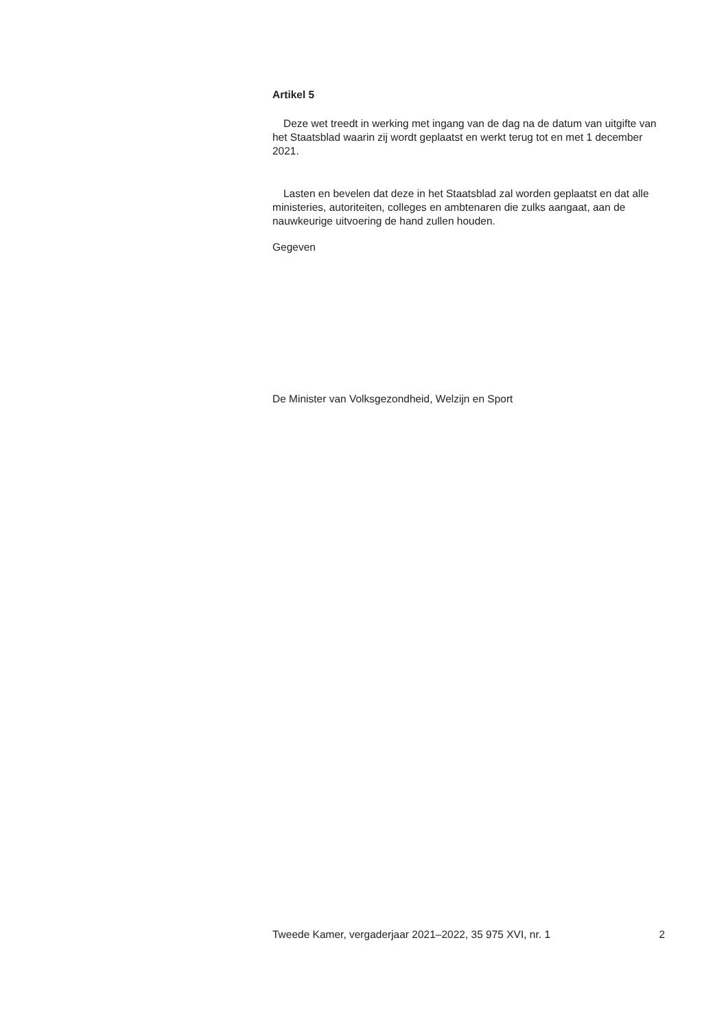Artikel 5
Deze wet treedt in werking met ingang van de dag na de datum van uitgifte van het Staatsblad waarin zij wordt geplaatst en werkt terug tot en met 1 december 2021.
Lasten en bevelen dat deze in het Staatsblad zal worden geplaatst en dat alle ministeries, autoriteiten, colleges en ambtenaren die zulks aangaat, aan de nauwkeurige uitvoering de hand zullen houden.
Gegeven
De Minister van Volksgezondheid, Welzijn en Sport
Tweede Kamer, vergaderjaar 2021–2022, 35 975 XVI, nr. 1 2